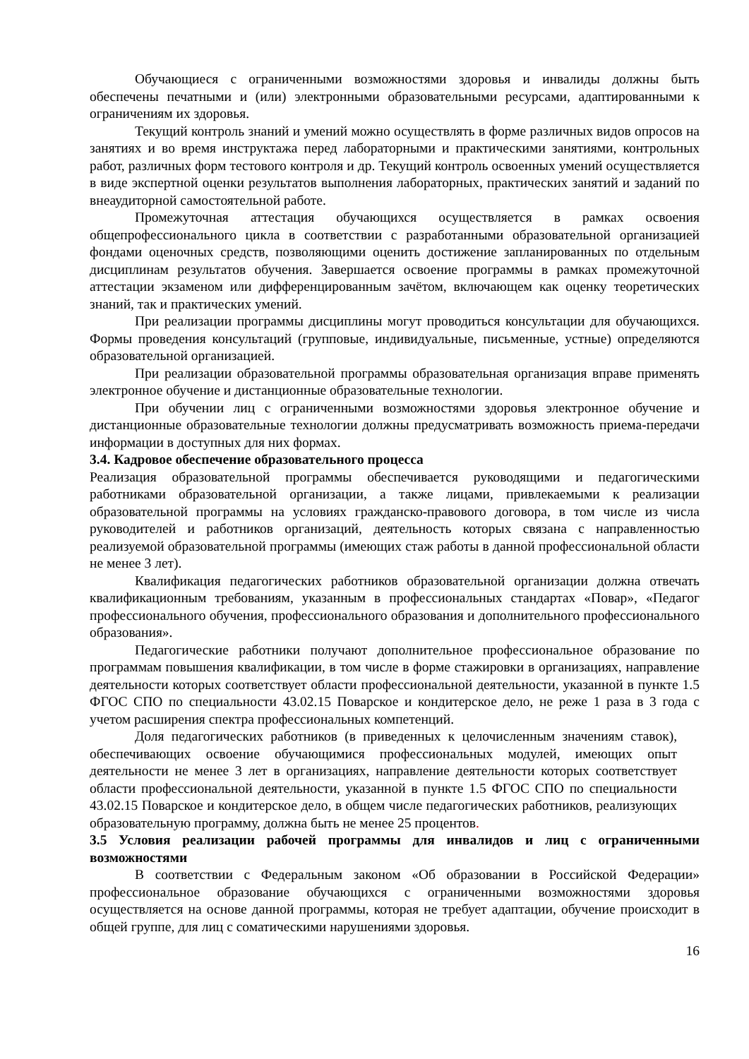Обучающиеся с ограниченными возможностями здоровья и инвалиды должны быть обеспечены печатными и (или) электронными образовательными ресурсами, адаптированными к ограничениям их здоровья.
Текущий контроль знаний и умений можно осуществлять в форме различных видов опросов на занятиях и во время инструктажа перед лабораторными и практическими занятиями, контрольных работ, различных форм тестового контроля и др. Текущий контроль освоенных умений осуществляется в виде экспертной оценки результатов выполнения лабораторных, практических занятий и заданий по внеаудиторной самостоятельной работе.
Промежуточная аттестация обучающихся осуществляется в рамках освоения общепрофессионального цикла в соответствии с разработанными образовательной организацией фондами оценочных средств, позволяющими оценить достижение запланированных по отдельным дисциплинам результатов обучения. Завершается освоение программы в рамках промежуточной аттестации экзаменом или дифференцированным зачётом, включающем как оценку теоретических знаний, так и практических умений.
При реализации программы дисциплины могут проводиться консультации для обучающихся. Формы проведения консультаций (групповые, индивидуальные, письменные, устные) определяются образовательной организацией.
При реализации образовательной программы образовательная организация вправе применять электронное обучение и дистанционные образовательные технологии.
При обучении лиц с ограниченными возможностями здоровья электронное обучение и дистанционные образовательные технологии должны предусматривать возможность приема-передачи информации в доступных для них формах.
3.4. Кадровое обеспечение образовательного процесса
Реализация образовательной программы обеспечивается руководящими и педагогическими работниками образовательной организации, а также лицами, привлекаемыми к реализации образовательной программы на условиях гражданско-правового договора, в том числе из числа руководителей и работников организаций, деятельность которых связана с направленностью реализуемой образовательной программы (имеющих стаж работы в данной профессиональной области не менее 3 лет).
Квалификация педагогических работников образовательной организации должна отвечать квалификационным требованиям, указанным в профессиональных стандартах «Повар», «Педагог профессионального обучения, профессионального образования и дополнительного профессионального образования».
Педагогические работники получают дополнительное профессиональное образование по программам повышения квалификации, в том числе в форме стажировки в организациях, направление деятельности которых соответствует области профессиональной деятельности, указанной в пункте 1.5 ФГОС СПО по специальности 43.02.15 Поварское и кондитерское дело, не реже 1 раза в 3 года с учетом расширения спектра профессиональных компетенций.
Доля педагогических работников (в приведенных к целочисленным значениям ставок), обеспечивающих освоение обучающимися профессиональных модулей, имеющих опыт деятельности не менее 3 лет в организациях, направление деятельности которых соответствует области профессиональной деятельности, указанной в пункте 1.5 ФГОС СПО по специальности 43.02.15 Поварское и кондитерское дело, в общем числе педагогических работников, реализующих образовательную программу, должна быть не менее 25 процентов.
3.5 Условия реализации рабочей программы для инвалидов и лиц с ограниченными возможностями
В соответствии с Федеральным законом «Об образовании в Российской Федерации» профессиональное образование обучающихся с ограниченными возможностями здоровья осуществляется на основе данной программы, которая не требует адаптации, обучение происходит в общей группе, для лиц с соматическими нарушениями здоровья.
16